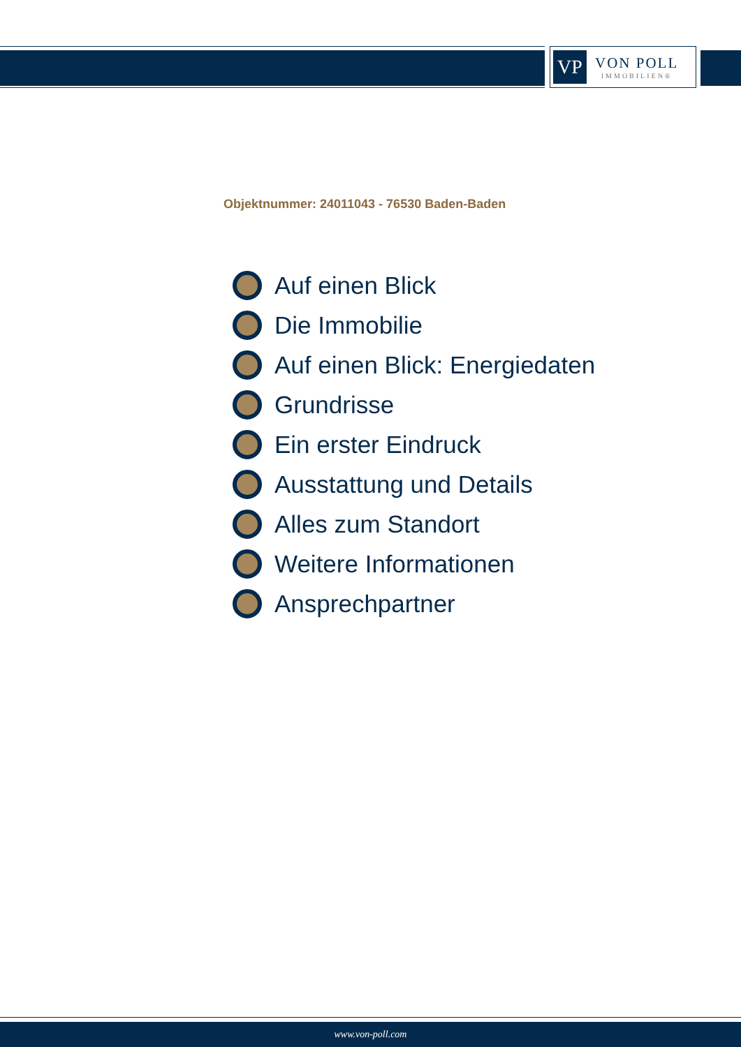VP
VON POLL
IMMOBILIEN®
Objektnummer: 24011043 - 76530 Baden-Baden
Auf einen Blick
Die Immobilie
Auf einen Blick: Energiedaten
Grundrisse
Ein erster Eindruck
Ausstattung und Details
Alles zum Standort
Weitere Informationen
Ansprechpartner
www.von-poll.com